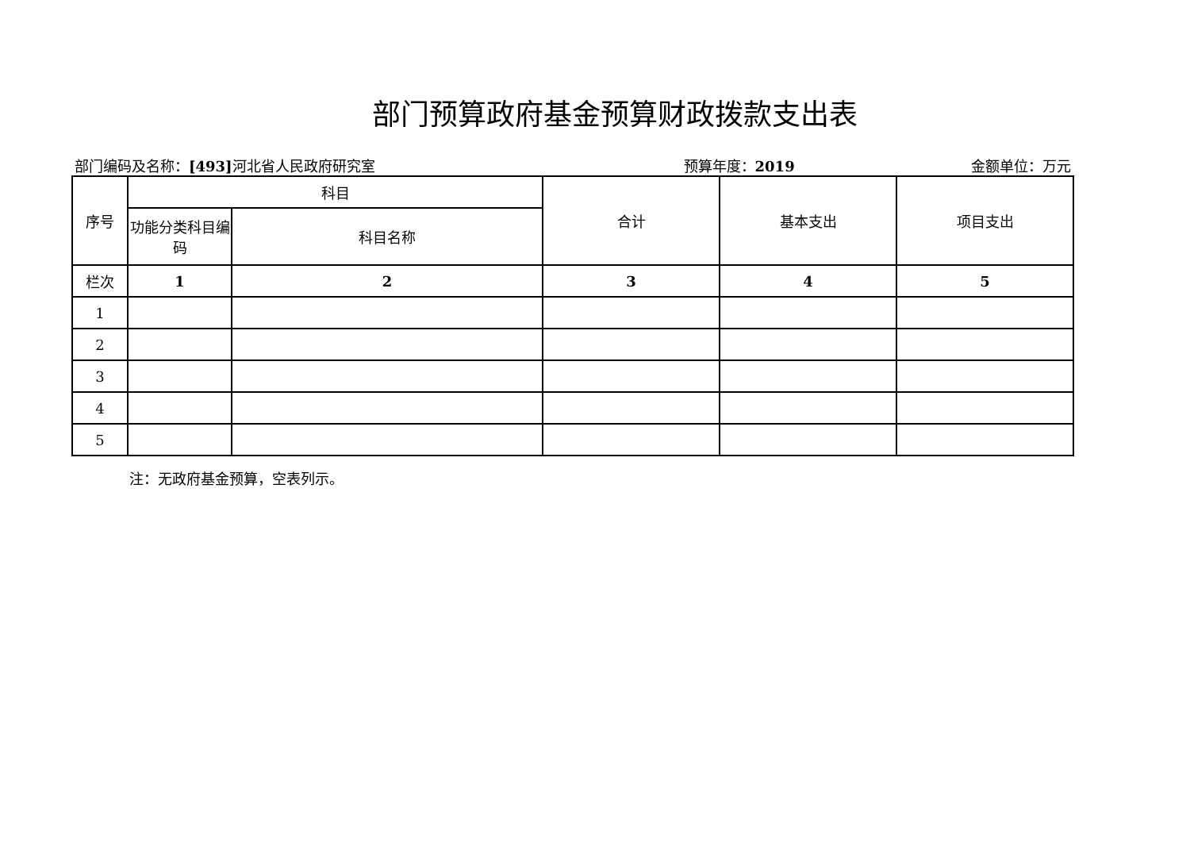部门预算政府基金预算财政拨款支出表
部门编码及名称：[493] 河北省人民政府研究室
预算年度：2019 金额单位：万元
| 序号 | 科目 | | 合计 | 基本支出 | 项目支出 |
| --- | --- | --- | --- | --- | --- |
| | 功能分类科目编码 | 科目名称 | | | |
| 栏次 | 1 | 2 | 3 | 4 | 5 |
| 1 | | | | | |
| 2 | | | | | |
| 3 | | | | | |
| 4 | | | | | |
| 5 | | | | | |
注：无政府基金预算，空表列示。